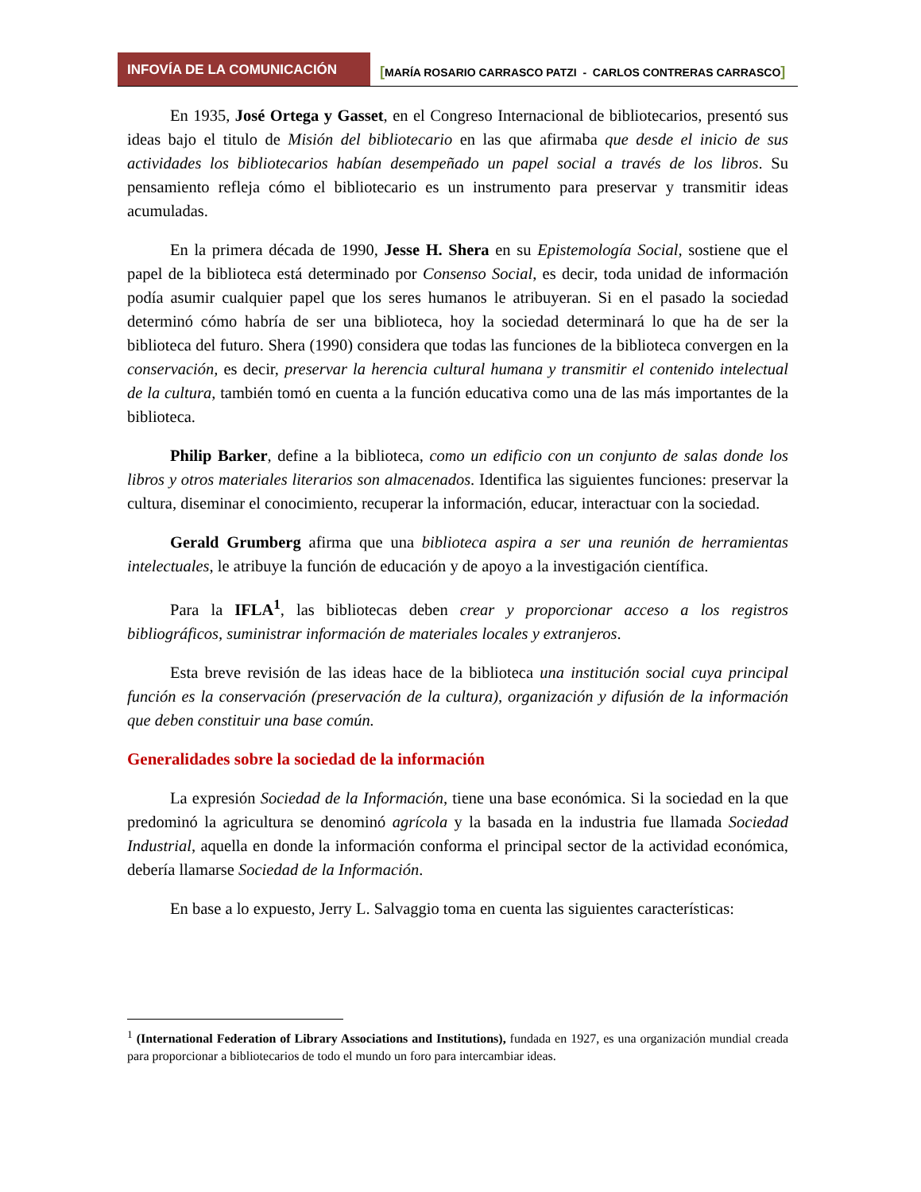INFOVÍA DE LA COMUNICACIÓN [MARÍA ROSARIO CARRASCO PATZI - CARLOS CONTRERAS CARRASCO]
En 1935, José Ortega y Gasset, en el Congreso Internacional de bibliotecarios, presentó sus ideas bajo el titulo de Misión del bibliotecario en las que afirmaba que desde el inicio de sus actividades los bibliotecarios habían desempeñado un papel social a través de los libros. Su pensamiento refleja cómo el bibliotecario es un instrumento para preservar y transmitir ideas acumuladas.
En la primera década de 1990, Jesse H. Shera en su Epistemología Social, sostiene que el papel de la biblioteca está determinado por Consenso Social, es decir, toda unidad de información podía asumir cualquier papel que los seres humanos le atribuyeran. Si en el pasado la sociedad determinó cómo habría de ser una biblioteca, hoy la sociedad determinará lo que ha de ser la biblioteca del futuro. Shera (1990) considera que todas las funciones de la biblioteca convergen en la conservación, es decir, preservar la herencia cultural humana y transmitir el contenido intelectual de la cultura, también tomó en cuenta a la función educativa como una de las más importantes de la biblioteca.
Philip Barker, define a la biblioteca, como un edificio con un conjunto de salas donde los libros y otros materiales literarios son almacenados. Identifica las siguientes funciones: preservar la cultura, diseminar el conocimiento, recuperar la información, educar, interactuar con la sociedad.
Gerald Grumberg afirma que una biblioteca aspira a ser una reunión de herramientas intelectuales, le atribuye la función de educación y de apoyo a la investigación científica.
Para la IFLA<sup>1</sup>, las bibliotecas deben crear y proporcionar acceso a los registros bibliográficos, suministrar información de materiales locales y extranjeros.
Esta breve revisión de las ideas hace de la biblioteca una institución social cuya principal función es la conservación (preservación de la cultura), organización y difusión de la información que deben constituir una base común.
Generalidades sobre la sociedad de la información
La expresión Sociedad de la Información, tiene una base económica. Si la sociedad en la que predominó la agricultura se denominó agrícola y la basada en la industria fue llamada Sociedad Industrial, aquella en donde la información conforma el principal sector de la actividad económica, debería llamarse Sociedad de la Información.
En base a lo expuesto, Jerry L. Salvaggio toma en cuenta las siguientes características:
<sup>1</sup> (International Federation of Library Associations and Institutions), fundada en 1927, es una organización mundial creada para proporcionar a bibliotecarios de todo el mundo un foro para intercambiar ideas.